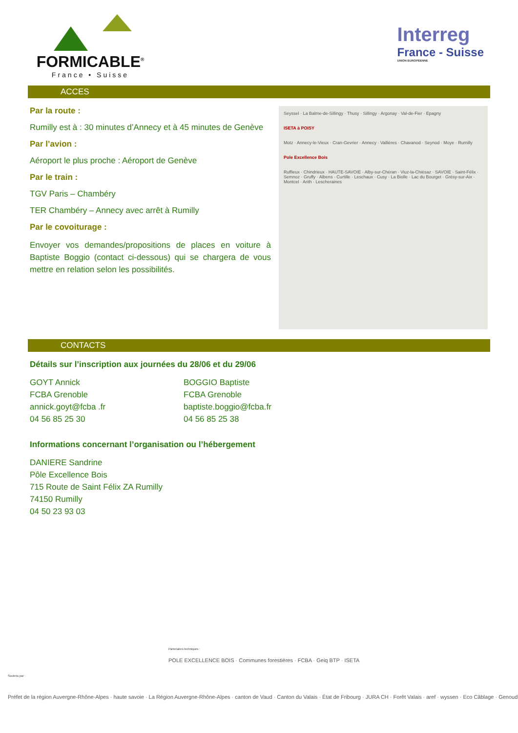FORMICABLE<sup>®</sup>
France • Suisse
Interreg
France - Suisse
UNION EUROPÉENNE
ACCES
Par la route :
Rumilly est à : 30 minutes d’Annecy et à 45 minutes de Genève
Par l’avion :
Aéroport le plus proche : Aéroport de Genève
Par le train :
TGV Paris – Chambéry
TER Chambéry – Annecy avec arrêt à Rumilly
Par le covoiturage :
Envoyer vos demandes/propositions de places en voiture à Baptiste Boggio (contact ci-dessous) qui se chargera de vous mettre en relation selon les possibilités.
Seyssel · La Balme-de-Sillingy · Thusy · Sillingy · Argonay · Val-de-Fier · Epagny
ISETA à POISY
Motz · Annecy-le-Vieux · Cran-Gevrier · Annecy · Vallières · Chavanod · Seynod · Moye · Rumilly
Pole Excellence Bois
Ruffieux · Chindrieux · HAUTE-SAVOIE · Alby-sur-Chéran · Viuz-la-Chiésaz · SAVOIE · Saint-Félix · Semnoz · Gruffy · Albens · Curtille · Leschaux · Cusy · La Biolle · Lac du Bourget · Grésy-sur-Aix · Montcel · Arith · Lescheraines
CONTACTS
Détails sur l’inscription aux journées du 28/06 et du 29/06
GOYT Annick
FCBA Grenoble
annick.goyt@fcba .fr
04 56 85 25 30
BOGGIO Baptiste
FCBA Grenoble
baptiste.boggio@fcba.fr
04 56 85 25 38
Informations concernant l’organisation ou l’hébergement
DANIERE Sandrine
Pôle Excellence Bois
715 Route de Saint Félix ZA Rumilly
74150 Rumilly
04 50 23 93 03
Partenaires techniques :
POLE EXCELLENCE BOIS · Communes forestières · FCBA · Geiq BTP · ISETA
Soutenu par :
Préfet de la région Auvergne-Rhône-Alpes · haute savoie · La Région Auvergne-Rhône-Alpes · canton de Vaud · Canton du Valais · État de Fribourg · JURA CH · Forêt Valais · aref · wyssen · Eco Câblage · Genoud